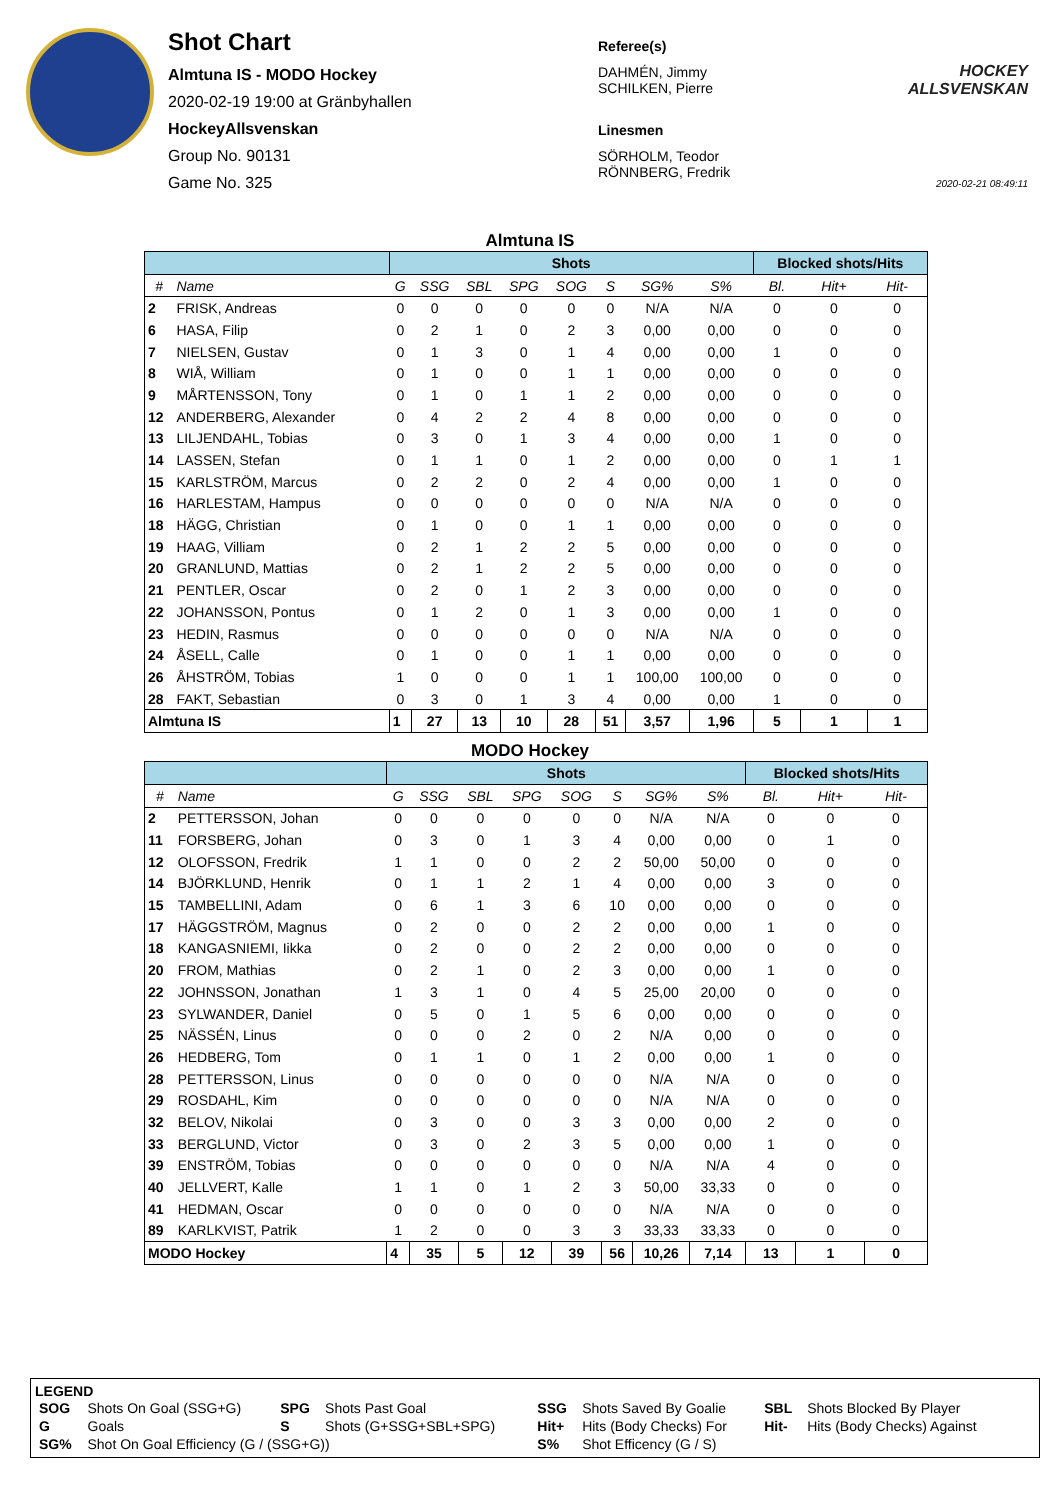Shot Chart
Almtuna IS - MODO Hockey
2020-02-19 19:00 at Gränbyhallen
HockeyAllsvenskan
Group No. 90131
Game No. 325
Referee(s)
DAHMÉN, Jimmy
SCHILKEN, Pierre
Linesmen
SÖRHOLM, Teodor
RÖNNBERG, Fredrik
HOCKEY ALLSVENSKAN
2020-02-21 08:49:11
Almtuna IS
| | | Shots | | | | | | | | Blocked shots/Hits | | |
| --- | --- | --- | --- | --- | --- | --- | --- | --- | --- | --- | --- | --- |
| # | Name | G | SSG | SBL | SPG | SOG | S | SG% | S% | Bl. | Hit+ | Hit- |
| 2 | FRISK, Andreas | 0 | 0 | 0 | 0 | 0 | 0 | N/A | N/A | 0 | 0 | 0 |
| 6 | HASA, Filip | 0 | 2 | 1 | 0 | 2 | 3 | 0,00 | 0,00 | 0 | 0 | 0 |
| 7 | NIELSEN, Gustav | 0 | 1 | 3 | 0 | 1 | 4 | 0,00 | 0,00 | 1 | 0 | 0 |
| 8 | WIÅ, William | 0 | 1 | 0 | 0 | 1 | 1 | 0,00 | 0,00 | 0 | 0 | 0 |
| 9 | MÅRTENSSON, Tony | 0 | 1 | 0 | 1 | 1 | 2 | 0,00 | 0,00 | 0 | 0 | 0 |
| 12 | ANDERBERG, Alexander | 0 | 4 | 2 | 2 | 4 | 8 | 0,00 | 0,00 | 0 | 0 | 0 |
| 13 | LILJENDAHL, Tobias | 0 | 3 | 0 | 1 | 3 | 4 | 0,00 | 0,00 | 1 | 0 | 0 |
| 14 | LASSEN, Stefan | 0 | 1 | 1 | 0 | 1 | 2 | 0,00 | 0,00 | 0 | 1 | 1 |
| 15 | KARLSTRÖM, Marcus | 0 | 2 | 2 | 0 | 2 | 4 | 0,00 | 0,00 | 1 | 0 | 0 |
| 16 | HARLESTAM, Hampus | 0 | 0 | 0 | 0 | 0 | 0 | N/A | N/A | 0 | 0 | 0 |
| 18 | HÄGG, Christian | 0 | 1 | 0 | 0 | 1 | 1 | 0,00 | 0,00 | 0 | 0 | 0 |
| 19 | HAAG, Villiam | 0 | 2 | 1 | 2 | 2 | 5 | 0,00 | 0,00 | 0 | 0 | 0 |
| 20 | GRANLUND, Mattias | 0 | 2 | 1 | 2 | 2 | 5 | 0,00 | 0,00 | 0 | 0 | 0 |
| 21 | PENTLER, Oscar | 0 | 2 | 0 | 1 | 2 | 3 | 0,00 | 0,00 | 0 | 0 | 0 |
| 22 | JOHANSSON, Pontus | 0 | 1 | 2 | 0 | 1 | 3 | 0,00 | 0,00 | 1 | 0 | 0 |
| 23 | HEDIN, Rasmus | 0 | 0 | 0 | 0 | 0 | 0 | N/A | N/A | 0 | 0 | 0 |
| 24 | ÅSELL, Calle | 0 | 1 | 0 | 0 | 1 | 1 | 0,00 | 0,00 | 0 | 0 | 0 |
| 26 | ÅHSTRÖM, Tobias | 1 | 0 | 0 | 0 | 1 | 1 | 100,00 | 100,00 | 0 | 0 | 0 |
| 28 | FAKT, Sebastian | 0 | 3 | 0 | 1 | 3 | 4 | 0,00 | 0,00 | 1 | 0 | 0 |
| Almtuna IS | | 1 | 27 | 13 | 10 | 28 | 51 | 3,57 | 1,96 | 5 | 1 | 1 |
MODO Hockey
| | | Shots | | | | | | | | Blocked shots/Hits | | |
| --- | --- | --- | --- | --- | --- | --- | --- | --- | --- | --- | --- | --- |
| # | Name | G | SSG | SBL | SPG | SOG | S | SG% | S% | Bl. | Hit+ | Hit- |
| 2 | PETTERSSON, Johan | 0 | 0 | 0 | 0 | 0 | 0 | N/A | N/A | 0 | 0 | 0 |
| 11 | FORSBERG, Johan | 0 | 3 | 0 | 1 | 3 | 4 | 0,00 | 0,00 | 0 | 1 | 0 |
| 12 | OLOFSSON, Fredrik | 1 | 1 | 0 | 0 | 2 | 2 | 50,00 | 50,00 | 0 | 0 | 0 |
| 14 | BJÖRKLUND, Henrik | 0 | 1 | 1 | 2 | 1 | 4 | 0,00 | 0,00 | 3 | 0 | 0 |
| 15 | TAMBELLINI, Adam | 0 | 6 | 1 | 3 | 6 | 10 | 0,00 | 0,00 | 0 | 0 | 0 |
| 17 | HÄGGSTRÖM, Magnus | 0 | 2 | 0 | 0 | 2 | 2 | 0,00 | 0,00 | 1 | 0 | 0 |
| 18 | KANGASNIEMI, Iikka | 0 | 2 | 0 | 0 | 2 | 2 | 0,00 | 0,00 | 0 | 0 | 0 |
| 20 | FROM, Mathias | 0 | 2 | 1 | 0 | 2 | 3 | 0,00 | 0,00 | 1 | 0 | 0 |
| 22 | JOHNSSON, Jonathan | 1 | 3 | 1 | 0 | 4 | 5 | 25,00 | 20,00 | 0 | 0 | 0 |
| 23 | SYLWANDER, Daniel | 0 | 5 | 0 | 1 | 5 | 6 | 0,00 | 0,00 | 0 | 0 | 0 |
| 25 | NÄSSÉN, Linus | 0 | 0 | 0 | 2 | 0 | 2 | N/A | 0,00 | 0 | 0 | 0 |
| 26 | HEDBERG, Tom | 0 | 1 | 1 | 0 | 1 | 2 | 0,00 | 0,00 | 1 | 0 | 0 |
| 28 | PETTERSSON, Linus | 0 | 0 | 0 | 0 | 0 | 0 | N/A | N/A | 0 | 0 | 0 |
| 29 | ROSDAHL, Kim | 0 | 0 | 0 | 0 | 0 | 0 | N/A | N/A | 0 | 0 | 0 |
| 32 | BELOV, Nikolai | 0 | 3 | 0 | 0 | 3 | 3 | 0,00 | 0,00 | 2 | 0 | 0 |
| 33 | BERGLUND, Victor | 0 | 3 | 0 | 2 | 3 | 5 | 0,00 | 0,00 | 1 | 0 | 0 |
| 39 | ENSTRÖM, Tobias | 0 | 0 | 0 | 0 | 0 | 0 | N/A | N/A | 4 | 0 | 0 |
| 40 | JELLVERT, Kalle | 1 | 1 | 0 | 1 | 2 | 3 | 50,00 | 33,33 | 0 | 0 | 0 |
| 41 | HEDMAN, Oscar | 0 | 0 | 0 | 0 | 0 | 0 | N/A | N/A | 0 | 0 | 0 |
| 89 | KARLKVIST, Patrik | 1 | 2 | 0 | 0 | 3 | 3 | 33,33 | 33,33 | 0 | 0 | 0 |
| MODO Hockey | | 4 | 35 | 5 | 12 | 39 | 56 | 10,26 | 7,14 | 13 | 1 | 0 |
LEGEND
| SOG | Shots On Goal (SSG+G) | SPG | Shots Past Goal | SSG | Shots Saved By Goalie | SBL | Shots Blocked By Player |
| G | Goals | S | Shots (G+SSG+SBL+SPG) | Hit+ | Hits (Body Checks) For | Hit- | Hits (Body Checks) Against |
| SG% | Shot On Goal Efficiency (G / (SSG+G)) | | | S% | Shot Efficency (G / S) | | |